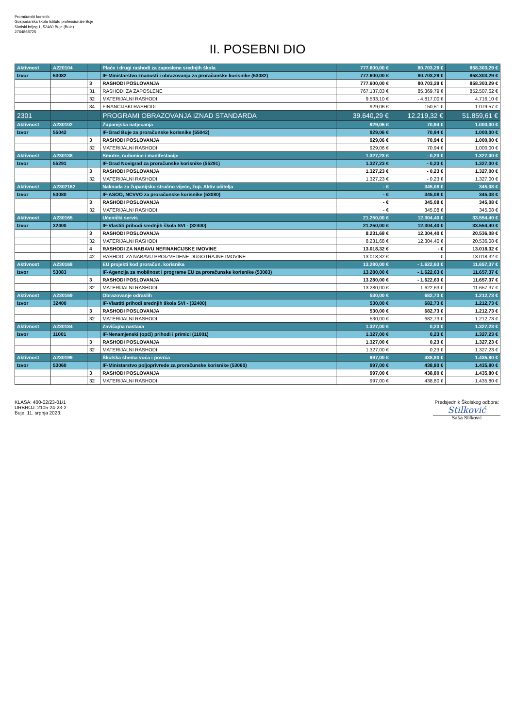Proračunski korisnik:
Gospodarska škola Istituto professionale Buje
Školski brijeg 1, 52460 Buje (Buie)
2764868725
II. POSEBNI DIO
| Aktivnost | A220104 | | Plaće i drugi rashodi za zaposlene srednjih škola | 777.600,00 € | 80.703,29 € | 858.303,29 € |
| Izvor | 53082 | | IF-Ministarstvo znanosti i obrazovanja za proračunske korisnike (53082) | 777.600,00 € | 80.703,29 € | 858.303,29 € |
| | | 3 | RASHODI POSLOVANJA | 777.600,00 € | 80.703,29 € | 858.303,29 € |
| | | 31 | RASHODI ZA ZAPOSLENE | 767.137,83 € | 85.369,79 € | 852.507,62 € |
| | | 32 | MATERIJALNI RASHODI | 9.533,10 € | - 4.817,00 € | 4.716,10 € |
| | | 34 | FINANCIJSKI RASHODI | 929,06 € | 150,51 € | 1.079,57 € |
| 2301 | | | PROGRAMI OBRAZOVANJA IZNAD STANDARDA | 39.640,29 € | 12.219,32 € | 51.859,61 € |
| Aktivnost | A230102 | | Županijska natjecanja | 929,06 € | 70,94 € | 1.000,00 € |
| Izvor | 55042 | | IF-Grad Buje za proračunske korisnike (55042) | 929,06 € | 70,94 € | 1.000,00 € |
| | | 3 | RASHODI POSLOVANJA | 929,06 € | 70,94 € | 1.000,00 € |
| | | 32 | MATERIJALNI RASHODI | 929,06 € | 70,94 € | 1.000,00 € |
| Aktivnost | A230138 | | Smotre, radionice i manifestacije | 1.327,23 € | - 0,23 € | 1.327,00 € |
| Izvor | 55291 | | IF-Grad Novigrad za proračunske korisnike (55291) | 1.327,23 € | - 0,23 € | 1.327,00 € |
| | | 3 | RASHODI POSLOVANJA | 1.327,23 € | - 0,23 € | 1.327,00 € |
| | | 32 | MATERIJALNI RASHODI | 1.327,23 € | - 0,23 € | 1.327,00 € |
| Aktivnost | A2302162 | | Naknada za županijsko stručno vijeće, žup. Aktiv učitelja | - € | 345,08 € | 345,08 € |
| Izvor | 53080 | | IF-ASOO, NCVVO za proračunske korisnike (53080) | - € | 345,08 € | 345,08 € |
| | | 3 | RASHODI POSLOVANJA | - € | 345,08 € | 345,08 € |
| | | 32 | MATERIJALNI RASHODI | - € | 345,08 € | 345,08 € |
| Aktivnost | A230165 | | Učenički servis | 21.250,00 € | 12.304,40 € | 33.554,40 € |
| Izvor | 32400 | | IF-Vlastiti prihodi srednjih škola SVI - (32400) | 21.250,00 € | 12.304,40 € | 33.554,40 € |
| | | 3 | RASHODI POSLOVANJA | 8.231,68 € | 12.304,40 € | 20.536,08 € |
| | | 32 | MATERIJALNI RASHODI | 8.231,68 € | 12.304,40 € | 20.536,08 € |
| | | 4 | RASHODI ZA NABAVU NEFINANCIJSKE IMOVINE | 13.018,32 € | - € | 13.018,32 € |
| | | 42 | RASHODI ZA NABAVU PROIZVEDENE DUGOTRAJNE IMOVINE | 13.018,32 € | - € | 13.018,32 € |
| Aktivnost | A230168 | | EU projekti kod proračun. korisnika | 13.280,00 € | - 1.622,63 € | 11.657,37 € |
| Izvor | 53083 | | IF-Agencija za mobilnost i programe EU za proračunske korisnike (53083) | 13.280,00 € | - 1.622,63 € | 11.657,37 € |
| | | 3 | RASHODI POSLOVANJA | 13.280,00 € | - 1.622,63 € | 11.657,37 € |
| | | 32 | MATERIJALNI RASHODI | 13.280,00 € | - 1.622,63 € | 11.657,37 € |
| Aktivnost | A230169 | | Obrazovanje odraslih | 530,00 € | 682,73 € | 1.212,73 € |
| Izvor | 32400 | | IF-Vlastiti prihodi srednjih škola SVI - (32400) | 530,00 € | 682,73 € | 1.212,73 € |
| | | 3 | RASHODI POSLOVANJA | 530,00 € | 682,73 € | 1.212,73 € |
| | | 32 | MATERIJALNI RASHODI | 530,00 € | 682,73 € | 1.212,73 € |
| Aktivnost | A230184 | | Zavičajna nastava | 1.327,00 € | 0,23 € | 1.327,23 € |
| Izvor | 11001 | | IF-Nenamjenski (opći) prihodi i primici (11001) | 1.327,00 € | 0,23 € | 1.327,23 € |
| | | 3 | RASHODI POSLOVANJA | 1.327,00 € | 0,23 € | 1.327,23 € |
| | | 32 | MATERIJALNI RASHODI | 1.327,00 € | 0,23 € | 1.327,23 € |
| Aktivnost | A230199 | | Školska shema voća i povrća | 997,00 € | 438,80 € | 1.435,80 € |
| Izvor | 53060 | | IF-Ministarstvo poljoprivrede za proračunske korisnike (53060) | 997,00 € | 438,80 € | 1.435,80 € |
| | | 3 | RASHODI POSLOVANJA | 997,00 € | 438,80 € | 1.435,80 € |
| | | 32 | MATERIJALNI RASHODI | 997,00 € | 438,80 € | 1.435,80 € |
KLASA: 400-02/23-01/1
URBROJ: 2105-24-23-2
Buje, 11. srpnja 2023.
Predsjednik Školskog odbora:
Stilković
Saša Stilković